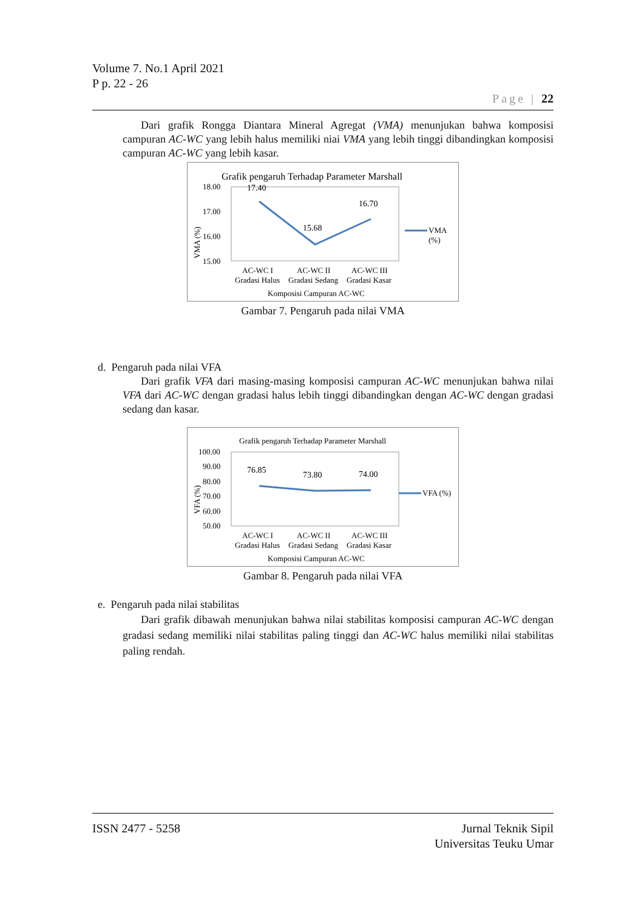Volume 7. No.1 April 2021
P p. 22 - 26
Page | 22
Dari grafik Rongga Diantara Mineral Agregat (VMA) menunjukan bahwa komposisi campuran AC-WC yang lebih halus memiliki niai VMA yang lebih tinggi dibandingkan komposisi campuran AC-WC yang lebih kasar.
Grafik pengaruh Terhadap Parameter Marshall
18.00
17.00
16.00
15.00
VMA (%)
17.40
15.68
16.70
VMA
(%)
AC-WC I
AC-WC II
AC-WC III
Gradasi Halus
Gradasi Sedang
Gradasi Kasar
Komposisi Campuran AC-WC
Gambar 7. Pengaruh pada nilai VMA
d. Pengaruh pada nilai VFA
Dari grafik VFA dari masing-masing komposisi campuran AC-WC menunjukan bahwa nilai VFA dari AC-WC dengan gradasi halus lebih tinggi dibandingkan dengan AC-WC dengan gradasi sedang dan kasar.
Grafik pengaruh Terhadap Parameter Marshall
100.00
90.00
80.00
70.00
60.00
50.00
VFA (%)
76.85
73.80
74.00
VFA (%)
AC-WC I
AC-WC II
AC-WC III
Gradasi Halus
Gradasi Sedang
Gradasi Kasar
Komposisi Campuran AC-WC
Gambar 8. Pengaruh pada nilai VFA
e. Pengaruh pada nilai stabilitas
Dari grafik dibawah menunjukan bahwa nilai stabilitas komposisi campuran AC-WC dengan gradasi sedang memiliki nilai stabilitas paling tinggi dan AC-WC halus memiliki nilai stabilitas paling rendah.
ISSN 2477 - 5258 Jurnal Teknik Sipil
Universitas Teuku Umar